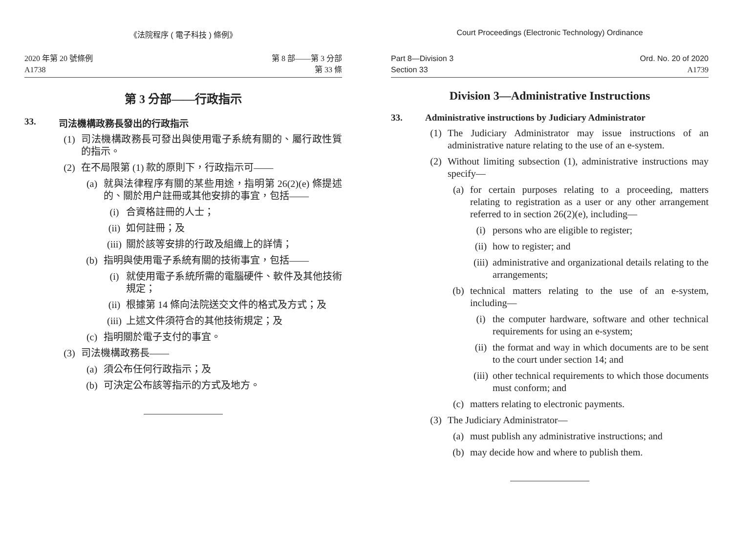《法院程序 ( 電子科技 ) 條例》
2020 年第 20 號條例
A1738
第 8 部——第 3 分部
第 33 條
第 3 分部——行政指示
33. 司法機構政務長發出的行政指示
(1) 司法機構政務長可發出與使用電子系統有關的、屬行政性質的指示。
(2) 在不局限第 (1) 款的原則下，行政指示可——
(a) 就與法律程序有關的某些用途，指明第 26(2)(e) 條提述的、關於用户註冊或其他安排的事宜，包括——
(i) 合資格註冊的人士；
(ii) 如何註冊；及
(iii) 關於該等安排的行政及組織上的詳情；
(b) 指明與使用電子系統有關的技術事宜，包括——
(i) 就使用電子系統所需的電腦硬件、軟件及其他技術規定；
(ii) 根據第 14 條向法院送交文件的格式及方式；及
(iii) 上述文件須符合的其他技術規定；及
(c) 指明關於電子支付的事宜。
(3) 司法機構政務長——
(a) 須公布任何行政指示；及
(b) 可決定公布該等指示的方式及地方。
Court Proceedings (Electronic Technology) Ordinance
Part 8—Division 3
Section 33
Ord. No. 20 of 2020
A1739
Division 3—Administrative Instructions
33. Administrative instructions by Judiciary Administrator
(1) The Judiciary Administrator may issue instructions of an administrative nature relating to the use of an e-system.
(2) Without limiting subsection (1), administrative instructions may specify—
(a) for certain purposes relating to a proceeding, matters relating to registration as a user or any other arrangement referred to in section 26(2)(e), including—
(i) persons who are eligible to register;
(ii) how to register; and
(iii) administrative and organizational details relating to the arrangements;
(b) technical matters relating to the use of an e-system, including—
(i) the computer hardware, software and other technical requirements for using an e-system;
(ii) the format and way in which documents are to be sent to the court under section 14; and
(iii) other technical requirements to which those documents must conform; and
(c) matters relating to electronic payments.
(3) The Judiciary Administrator—
(a) must publish any administrative instructions; and
(b) may decide how and where to publish them.